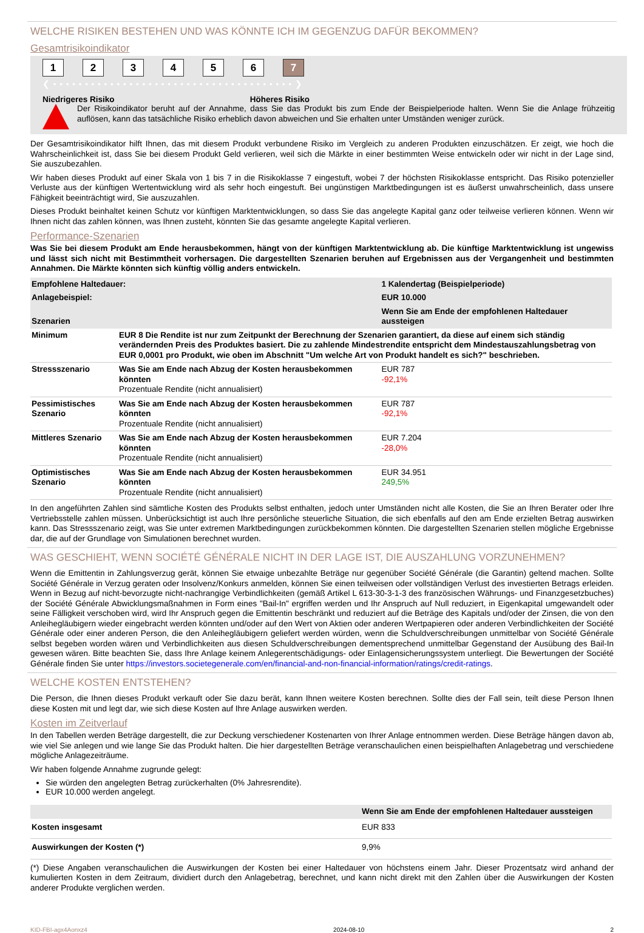WELCHE RISIKEN BESTEHEN UND WAS KÖNNTE ICH IM GEGENZUG DAFÜR BEKOMMEN?
Gesamtrisikoindikator
1 2 3 4 5 6 7
❮ • • • • • • • • • • • • • • • • • • • • • • • • • • • • • • • • • • • • • • ❯
Niedrigeres Risiko Höheres Risiko
Der Risikoindikator beruht auf der Annahme, dass Sie das Produkt bis zum Ende der Beispielperiode halten. Wenn Sie die Anlage frühzeitig auflösen, kann das tatsächliche Risiko erheblich davon abweichen und Sie erhalten unter Umständen weniger zurück.
Der Gesamtrisikoindikator hilft Ihnen, das mit diesem Produkt verbundene Risiko im Vergleich zu anderen Produkten einzuschätzen. Er zeigt, wie hoch die Wahrscheinlichkeit ist, dass Sie bei diesem Produkt Geld verlieren, weil sich die Märkte in einer bestimmten Weise entwickeln oder wir nicht in der Lage sind, Sie auszubezahlen.
Wir haben dieses Produkt auf einer Skala von 1 bis 7 in die Risikoklasse 7 eingestuft, wobei 7 der höchsten Risikoklasse entspricht. Das Risiko potenzieller Verluste aus der künftigen Wertentwicklung wird als sehr hoch eingestuft. Bei ungünstigen Marktbedingungen ist es äußerst unwahrscheinlich, dass unsere Fähigkeit beeinträchtigt wird, Sie auszuzahlen.
Dieses Produkt beinhaltet keinen Schutz vor künftigen Marktentwicklungen, so dass Sie das angelegte Kapital ganz oder teilweise verlieren können. Wenn wir Ihnen nicht das zahlen können, was Ihnen zusteht, könnten Sie das gesamte angelegte Kapital verlieren.
Performance-Szenarien
Was Sie bei diesem Produkt am Ende herausbekommen, hängt von der künftigen Marktentwicklung ab. Die künftige Marktentwicklung ist ungewiss und lässt sich nicht mit Bestimmtheit vorhersagen. Die dargestellten Szenarien beruhen auf Ergebnissen aus der Vergangenheit und bestimmten Annahmen. Die Märkte könnten sich künftig völlig anders entwickeln.
| Empfohlene Haltedauer: | | 1 Kalendertag (Beispielperiode) |
| --- | --- | --- |
| Anlagebeispiel: | | EUR 10.000 |
| Szenarien | | Wenn Sie am Ende der empfohlenen Haltedauer aussteigen |
| Minimum | EUR 8 Die Rendite ist nur zum Zeitpunkt der Berechnung der Szenarien garantiert, da diese auf einem sich ständig verändernden Preis des Produktes basiert. Die zu zahlende Mindestrendite entspricht dem Mindestauszahlungsbetrag von EUR 0,0001 pro Produkt, wie oben im Abschnitt "Um welche Art von Produkt handelt es sich?" beschrieben. | |
| Stressszenario | Was Sie am Ende nach Abzug der Kosten herausbekommen könnten Prozentuale Rendite (nicht annualisiert) | EUR 787 -92,1% |
| Pessimistisches Szenario | Was Sie am Ende nach Abzug der Kosten herausbekommen könnten Prozentuale Rendite (nicht annualisiert) | EUR 787 -92,1% |
| Mittleres Szenario | Was Sie am Ende nach Abzug der Kosten herausbekommen könnten Prozentuale Rendite (nicht annualisiert) | EUR 7.204 -28,0% |
| Optimistisches Szenario | Was Sie am Ende nach Abzug der Kosten herausbekommen könnten Prozentuale Rendite (nicht annualisiert) | EUR 34.951 249,5% |
In den angeführten Zahlen sind sämtliche Kosten des Produkts selbst enthalten, jedoch unter Umständen nicht alle Kosten, die Sie an Ihren Berater oder Ihre Vertriebsstelle zahlen müssen. Unberücksichtigt ist auch Ihre persönliche steuerliche Situation, die sich ebenfalls auf den am Ende erzielten Betrag auswirken kann. Das Stressszenario zeigt, was Sie unter extremen Marktbedingungen zurückbekommen könnten. Die dargestellten Szenarien stellen mögliche Ergebnisse dar, die auf der Grundlage von Simulationen berechnet wurden.
WAS GESCHIEHT, WENN SOCIÉTÉ GÉNÉRALE NICHT IN DER LAGE IST, DIE AUSZAHLUNG VORZUNEHMEN?
Wenn die Emittentin in Zahlungsverzug gerät, können Sie etwaige unbezahlte Beträge nur gegenüber Société Générale (die Garantin) geltend machen. Sollte Société Générale in Verzug geraten oder Insolvenz/Konkurs anmelden, können Sie einen teilweisen oder vollständigen Verlust des investierten Betrags erleiden. Wenn in Bezug auf nicht-bevorzugte nicht-nachrangige Verbindlichkeiten (gemäß Artikel L 613-30-3-1-3 des französischen Währungs- und Finanzgesetzbuches) der Société Générale Abwicklungsmaßnahmen in Form eines "Bail-In" ergriffen werden und Ihr Anspruch auf Null reduziert, in Eigenkapital umgewandelt oder seine Fälligkeit verschoben wird, wird Ihr Anspruch gegen die Emittentin beschränkt und reduziert auf die Beträge des Kapitals und/oder der Zinsen, die von den Anleihegläubigern wieder eingebracht werden könnten und/oder auf den Wert von Aktien oder anderen Wertpapieren oder anderen Verbindlichkeiten der Société Générale oder einer anderen Person, die den Anleihegläubigern geliefert werden würden, wenn die Schuldverschreibungen unmittelbar von Société Générale selbst begeben worden wären und Verbindlichkeiten aus diesen Schuldverschreibungen dementsprechend unmittelbar Gegenstand der Ausübung des Bail-In gewesen wären. Bitte beachten Sie, dass Ihre Anlage keinem Anlegerentschädigungs- oder Einlagensicherungssystem unterliegt. Die Bewertungen der Société Générale finden Sie unter https://investors.societegenerale.com/en/financial-and-non-financial-information/ratings/credit-ratings.
WELCHE KOSTEN ENTSTEHEN?
Die Person, die Ihnen dieses Produkt verkauft oder Sie dazu berät, kann Ihnen weitere Kosten berechnen. Sollte dies der Fall sein, teilt diese Person Ihnen diese Kosten mit und legt dar, wie sich diese Kosten auf Ihre Anlage auswirken werden.
Kosten im Zeitverlauf
In den Tabellen werden Beträge dargestellt, die zur Deckung verschiedener Kostenarten von Ihrer Anlage entnommen werden. Diese Beträge hängen davon ab, wie viel Sie anlegen und wie lange Sie das Produkt halten. Die hier dargestellten Beträge veranschaulichen einen beispielhaften Anlagebetrag und verschiedene mögliche Anlagezeiträume.
Wir haben folgende Annahme zugrunde gelegt:
Sie würden den angelegten Betrag zurückerhalten (0% Jahresrendite).
EUR 10.000 werden angelegt.
| | Wenn Sie am Ende der empfohlenen Haltedauer aussteigen |
| --- | --- |
| Kosten insgesamt | EUR 833 |
| Auswirkungen der Kosten (*) | 9,9% |
(*) Diese Angaben veranschaulichen die Auswirkungen der Kosten bei einer Haltedauer von höchstens einem Jahr. Dieser Prozentsatz wird anhand der kumulierten Kosten in dem Zeitraum, dividiert durch den Anlagebetrag, berechnet, und kann nicht direkt mit den Zahlen über die Auswirkungen der Kosten anderer Produkte verglichen werden.
KID-FBI-agx4Aonxz4 2024-08-10 2